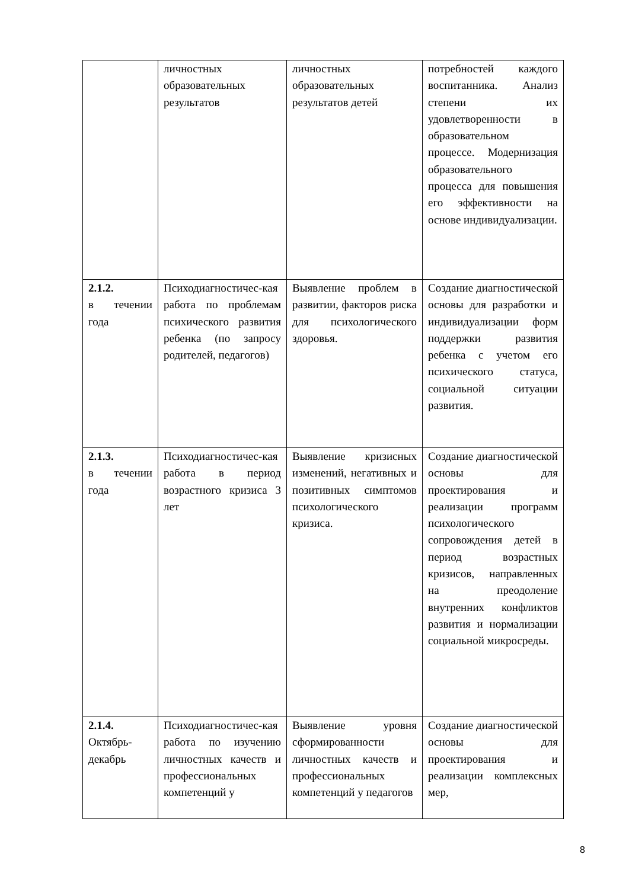| | личностных образовательных результатов | личностных образовательных результатов детей | потребностей каждого воспитанника. Анализ степени их удовлетворенности в образовательном процессе. Модернизация образовательного процесса для повышения его эффективности на основе индивидуализации. |
| 2.1.2. в течении года | Психодиагностичес-кая работа по проблемам психического развития ребенка (по запросу родителей, педагогов) | Выявление проблем в развитии, факторов риска для психологического здоровья. | Создание диагностической основы для разработки и индивидуализации форм поддержки развития ребенка с учетом его психического статуса, социальной ситуации развития. |
| 2.1.3. в течении года | Психодиагностичес-кая работа в период возрастного кризиса 3 лет | Выявление кризисных изменений, негативных и позитивных симптомов психологического кризиса. | Создание диагностической основы для проектирования и реализации программ психологического сопровождения детей в период возрастных кризисов, направленных на преодоление внутренних конфликтов развития и нормализации социальной микросреды. |
| 2.1.4. Октябрь-декабрь | Психодиагностичес-кая работа по изучению личностных качеств и профессиональных компетенций у | Выявление уровня сформированности личностных качеств и профессиональных компетенций у педагогов | Создание диагностической основы для проектирования и реализации комплексных мер, |
8